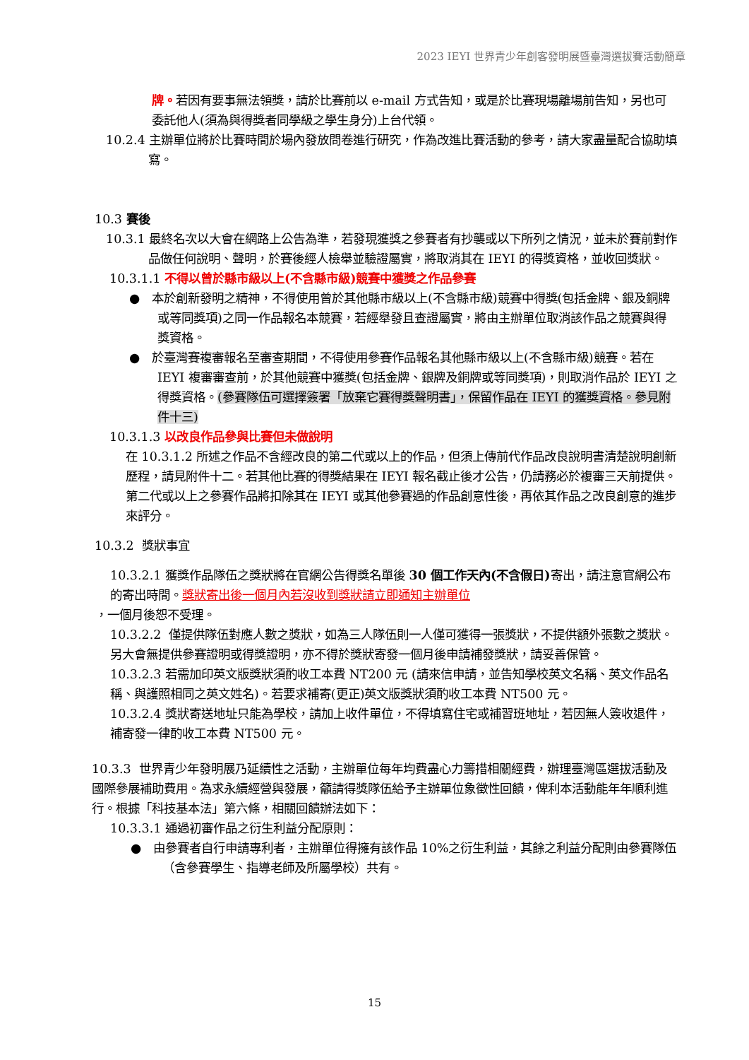2023 IEYI 世界青少年創客發明展暨臺灣選拔賽活動簡章
牌。若因有要事無法領獎，請於比賽前以 e-mail 方式告知，或是於比賽現場離場前告知，另也可委託他人(須為與得獎者同學級之學生身分)上台代領。
10.2.4 主辦單位將於比賽時間於場內發放問卷進行研究，作為改進比賽活動的參考，請大家盡量配合協助填寫。
10.3 賽後
10.3.1 最終名次以大會在網路上公告為準，若發現獲獎之參賽者有抄襲或以下所列之情況，並未於賽前對作品做任何說明、聲明，於賽後經人檢舉並驗證屬實，將取消其在 IEYI 的得獎資格，並收回獎狀。
10.3.1.1 不得以曾於縣市級以上(不含縣市級)競賽中獲獎之作品參賽
● 本於創新發明之精神，不得使用曾於其他縣市級以上(不含縣市級)競賽中得獎(包括金牌、銀及銅牌或等同獎項)之同一作品報名本競賽，若經舉發且查證屬實，將由主辦單位取消該作品之競賽與得獎資格。
● 於臺灣賽複審報名至審查期間，不得使用參賽作品報名其他縣市級以上(不含縣市級)競賽。若在 IEYI 複審審查前，於其他競賽中獲獎(包括金牌、銀牌及銅牌或等同獎項)，則取消作品於 IEYI 之得獎資格。(參賽隊伍可選擇簽署「放棄它賽得獎聲明書」，保留作品在 IEYI 的獲獎資格。參見附件十三)
10.3.1.3 以改良作品參與比賽但未做說明
在 10.3.1.2 所述之作品不含經改良的第二代或以上的作品，但須上傳前代作品改良說明書清楚說明創新歷程，請見附件十二。若其他比賽的得獎結果在 IEYI 報名截止後才公告，仍請務必於複審三天前提供。第二代或以上之參賽作品將扣除其在 IEYI 或其他參賽過的作品創意性後，再依其作品之改良創意的進步來評分。
10.3.2 獎狀事宜
10.3.2.1 獲獎作品隊伍之獎狀將在官網公告得獎名單後 30 個工作天內(不含假日) 寄出，請注意官網公布的寄出時間。獎狀寄出後一個月內若沒收到獎狀請立即通知主辦單位
，一個月後恕不受理。
10.3.2.2 僅提供隊伍對應人數之獎狀，如為三人隊伍則一人僅可獲得一張獎狀，不提供額外張數之獎狀。另大會無提供參賽證明或得獎證明，亦不得於獎狀寄發一個月後申請補發獎狀，請妥善保管。
10.3.2.3 若需加印英文版獎狀須酌收工本費 NT200 元 (請來信申請，並告知學校英文名稱、英文作品名稱、與護照相同之英文姓名)。若要求補寄(更正)英文版獎狀須酌收工本費 NT500 元。
10.3.2.4 獎狀寄送地址只能為學校，請加上收件單位，不得填寫住宅或補習班地址，若因無人簽收退件，補寄發一律酌收工本費 NT500 元。
10.3.3 世界青少年發明展乃延續性之活動，主辦單位每年均費盡心力籌措相關經費，辦理臺灣區選拔活動及國際參展補助費用。為求永續經營與發展，籲請得獎隊伍給予主辦單位象徵性回饋，俾利本活動能年年順利進行。根據「科技基本法」第六條，相關回饋辦法如下：
10.3.3.1 通過初審作品之衍生利益分配原則：
● 由參賽者自行申請專利者，主辦單位得擁有該作品 10%之衍生利益，其餘之利益分配則由參賽隊伍（含參賽學生、指導老師及所屬學校）共有。
15